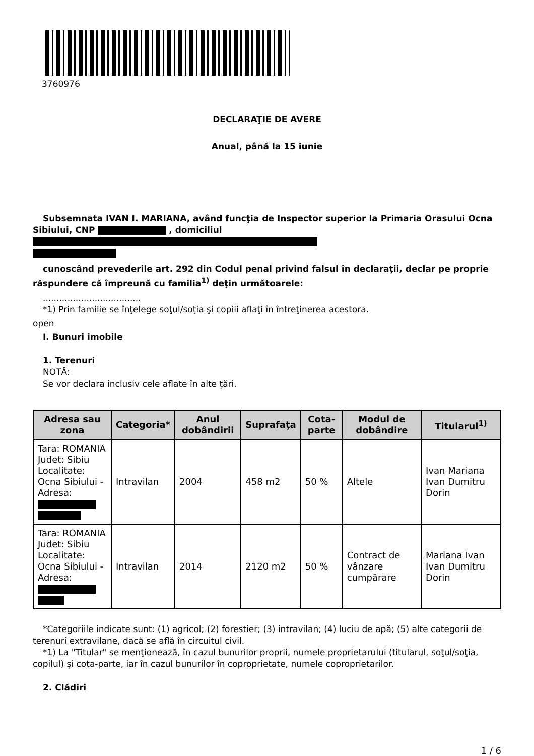3760976
DECLARAŢIE DE AVERE
Anual, până la 15 iunie
Subsemnata IVAN I. MARIANA, având funcţia de Inspector superior la Primaria Orasului Ocna Sibiului, CNP , domiciliul
cunoscând prevederile art. 292 din Codul penal privind falsul în declaraţii, declar pe proprie răspundere că împreună cu familia<sup>1)</sup> deţin următoarele:
....................................
*1) Prin familie se înţelege soţul/soţia şi copiii aflaţi în întreţinerea acestora.
open
I. Bunuri imobile
1. Terenuri
NOTĂ:
Se vor declara inclusiv cele aflate în alte ţări.
| Adresa sau zona | Categoria* | Anul dobândirii | Suprafaţa | Cota-parte | Modul de dobândire | Titularul<sup>1)</sup> |
| --- | --- | --- | --- | --- | --- | --- |
| Tara: ROMANIA Judet: Sibiu Localitate: Ocna Sibiului - Adresa: | Intravilan | 2004 | 458 m2 | 50 % | Altele | Ivan Mariana Ivan Dumitru Dorin |
| Tara: ROMANIA Judet: Sibiu Localitate: Ocna Sibiului - Adresa: | Intravilan | 2014 | 2120 m2 | 50 % | Contract de vânzare cumpărare | Mariana Ivan Ivan Dumitru Dorin |
*Categoriile indicate sunt: (1) agricol; (2) forestier; (3) intravilan; (4) luciu de apă; (5) alte categorii de terenuri extravilane, dacă se află în circuitul civil.
*1) La "Titular" se menţionează, în cazul bunurilor proprii, numele proprietarului (titularul, soţul/soţia, copilul) și cota-parte, iar în cazul bunurilor în coproprietate, numele coproprietarilor.
2. Clădiri
1 / 6